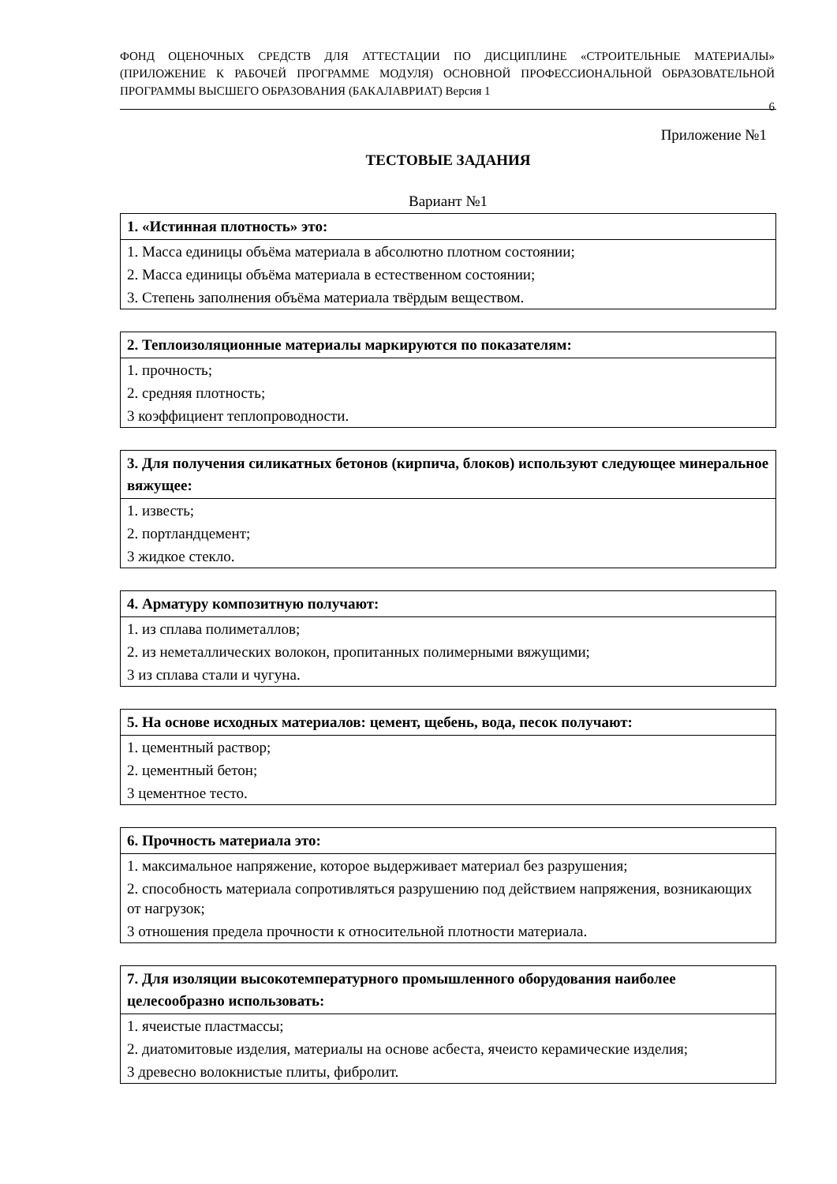ФОНД ОЦЕНОЧНЫХ СРЕДСТВ ДЛЯ АТТЕСТАЦИИ ПО ДИСЦИПЛИНЕ «СТРОИТЕЛЬНЫЕ МАТЕРИАЛЫ» (ПРИЛОЖЕНИЕ К РАБОЧЕЙ ПРОГРАММЕ МОДУЛЯ) ОСНОВНОЙ ПРОФЕССИОНАЛЬНОЙ ОБРАЗОВАТЕЛЬНОЙ ПРОГРАММЫ ВЫСШЕГО ОБРАЗОВАНИЯ (БАКАЛАВРИАТ) Версия 1
6
Приложение №1
ТЕСТОВЫЕ ЗАДАНИЯ
Вариант №1
| 1. «Истинная плотность» это: |
| --- |
| 1. Масса единицы объёма материала в абсолютно плотном состоянии; |
| 2. Масса единицы объёма материала в естественном состоянии; |
| 3. Степень заполнения объёма материала твёрдым веществом. |
| 2. Теплоизоляционные материалы маркируются по показателям: |
| --- |
| 1. прочность; |
| 2. средняя плотность; |
| 3 коэффициент теплопроводности. |
| 3. Для получения силикатных бетонов (кирпича, блоков) используют следующее минеральное вяжущее: |
| --- |
| 1. известь; |
| 2. портландцемент; |
| 3 жидкое стекло. |
| 4. Арматуру композитную получают: |
| --- |
| 1. из сплава полиметаллов; |
| 2. из неметаллических волокон, пропитанных полимерными вяжущими; |
| 3 из сплава стали и чугуна. |
| 5. На основе исходных материалов: цемент, щебень, вода, песок получают: |
| --- |
| 1. цементный раствор; |
| 2. цементный бетон; |
| 3 цементное тесто. |
| 6. Прочность материала это: |
| --- |
| 1. максимальное напряжение, которое выдерживает материал без разрушения; |
| 2. способность материала сопротивляться разрушению под действием напряжения, возникающих от нагрузок; |
| 3 отношения предела прочности к относительной плотности материала. |
| 7. Для изоляции высокотемпературного промышленного оборудования наиболее целесообразно использовать: |
| --- |
| 1. ячеистые пластмассы; |
| 2. диатомитовые изделия, материалы на основе асбеста, ячеисто керамические изделия; |
| 3 древесно волокнистые плиты, фибролит. |